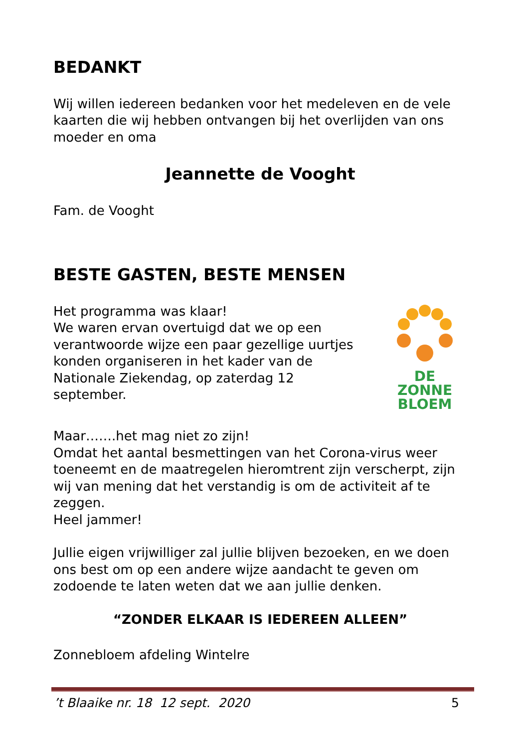BEDANKT
Wij willen iedereen bedanken voor het medeleven en de vele kaarten die wij hebben ontvangen bij het overlijden van ons moeder en oma
Jeannette de Vooght
Fam. de Vooght
BESTE GASTEN, BESTE MENSEN
Het programma was klaar!
We waren ervan overtuigd dat we op een verantwoorde wijze een paar gezellige uurtjes konden organiseren in het kader van de Nationale Ziekendag, op zaterdag 12 september.
DE
ZONNE
BLOEM
Maar…….het mag niet zo zijn!
Omdat het aantal besmettingen van het Corona-virus weer toeneemt en de maatregelen hieromtrent zijn verscherpt, zijn wij van mening dat het verstandig is om de activiteit af te zeggen.
Heel jammer!
Jullie eigen vrijwilliger zal jullie blijven bezoeken, en we doen ons best om op een andere wijze aandacht te geven om zodoende te laten weten dat we aan jullie denken.
“ZONDER ELKAAR IS IEDEREEN ALLEEN”
Zonnebloem afdeling Wintelre
’t Blaaike nr. 18 12 sept. 2020 5